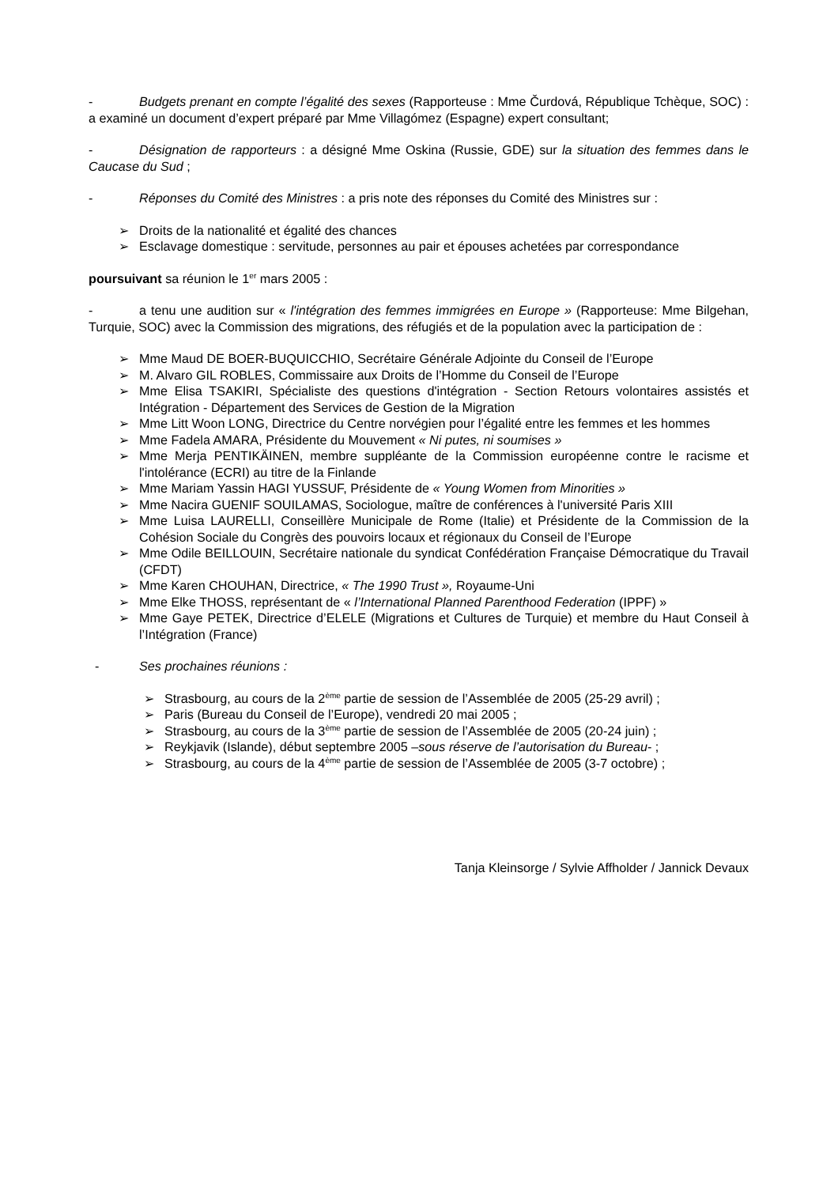- Budgets prenant en compte l’égalité des sexes (Rapporteuse : Mme Čurdová, République Tchèque, SOC) : a examiné un document d’expert préparé par Mme Villagómez (Espagne) expert consultant;
- Désignation de rapporteurs : a désigné Mme Oskina (Russie, GDE) sur la situation des femmes dans le Caucase du Sud ;
- Réponses du Comité des Ministres : a pris note des réponses du Comité des Ministres sur :
➢ Droits de la nationalité et égalité des chances
➢ Esclavage domestique : servitude, personnes au pair et épouses achetées par correspondance
poursuivant sa réunion le 1<sup>er</sup> mars 2005 :
- a tenu une audition sur « l'intégration des femmes immigrées en Europe » (Rapporteuse: Mme Bilgehan, Turquie, SOC) avec la Commission des migrations, des réfugiés et de la population avec la participation de :
➢ Mme Maud DE BOER-BUQUICCHIO, Secrétaire Générale Adjointe du Conseil de l’Europe
➢ M. Alvaro GIL ROBLES, Commissaire aux Droits de l’Homme du Conseil de l’Europe
➢ Mme Elisa TSAKIRI, Spécialiste des questions d'intégration - Section Retours volontaires assistés et Intégration - Département des Services de Gestion de la Migration
➢ Mme Litt Woon LONG, Directrice du Centre norvégien pour l’égalité entre les femmes et les hommes
➢ Mme Fadela AMARA, Présidente du Mouvement « Ni putes, ni soumises »
➢ Mme Merja PENTIKÄINEN, membre suppléante de la Commission européenne contre le racisme et l'intolérance (ECRI) au titre de la Finlande
➢ Mme Mariam Yassin HAGI YUSSUF, Présidente de « Young Women from Minorities »
➢ Mme Nacira GUENIF SOUILAMAS, Sociologue, maître de conférences à l'université Paris XIII
➢ Mme Luisa LAURELLI, Conseillère Municipale de Rome (Italie) et Présidente de la Commission de la Cohésion Sociale du Congrès des pouvoirs locaux et régionaux du Conseil de l’Europe
➢ Mme Odile BEILLOUIN, Secrétaire nationale du syndicat Confédération Française Démocratique du Travail (CFDT)
➢ Mme Karen CHOUHAN, Directrice, « The 1990 Trust », Royaume-Uni
➢ Mme Elke THOSS, représentant de « l’International Planned Parenthood Federation (IPPF) »
➢ Mme Gaye PETEK, Directrice d’ELELE (Migrations et Cultures de Turquie) et membre du Haut Conseil à l’Intégration (France)
- Ses prochaines réunions :
➢ Strasbourg, au cours de la 2<sup>ème</sup> partie de session de l’Assemblée de 2005 (25-29 avril) ;
➢ Paris (Bureau du Conseil de l’Europe), vendredi 20 mai 2005 ;
➢ Strasbourg, au cours de la 3<sup>ème</sup> partie de session de l’Assemblée de 2005 (20-24 juin) ;
➢ Reykjavik (Islande), début septembre 2005 –sous réserve de l’autorisation du Bureau- ;
➢ Strasbourg, au cours de la 4<sup>ème</sup> partie de session de l’Assemblée de 2005 (3-7 octobre) ;
Tanja Kleinsorge / Sylvie Affholder / Jannick Devaux